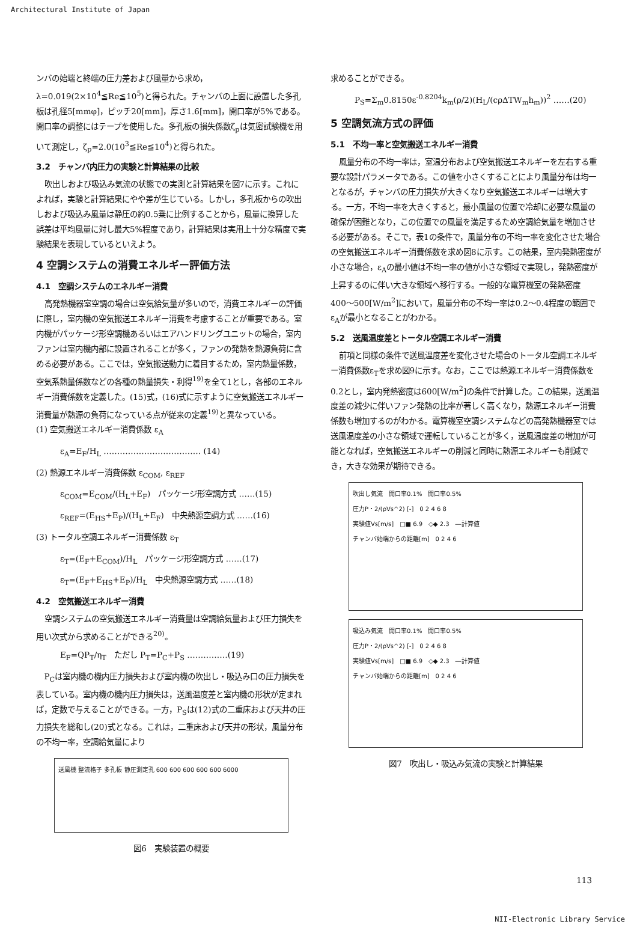Architectural Institute of Japan
ンバの始端と終端の圧力差および風量から求め，λ=0.019(2×10<sup>4</sup>≦Re≦10<sup>5</sup>)と得られた。チャンバの上面に設置した多孔板は孔径5[mmφ]，ピッチ20[mm]，厚さ1.6[mm]，開口率が5%である。開口率の調整にはテープを使用した。多孔板の損失係数ζ<sub>p</sub>は気密試験機を用いて測定し，ζ<sub>p</sub>=2.0(10<sup>3</sup>≦Re≦10<sup>4</sup>)と得られた。
3.2　チャンバ内圧力の実験と計算結果の比較
吹出しおよび吸込み気流の状態での実測と計算結果を図7に示す。これによれば，実験と計算結果にやや差が生じている。しかし，多孔板からの吹出しおよび吸込み風量は静圧の約0.5乗に比例することから，風量に換算した誤差は平均風量に対し最大5%程度であり，計算結果は実用上十分な精度で実験結果を表現しているといえよう。
4 空調システムの消費エネルギー評価方法
4.1　空調システムのエネルギー消費
高発熱機器室空調の場合は空気給気量が多いので，消費エネルギーの評価に際し，室内機の空気搬送エネルギー消費を考慮することが重要である。室内機がパッケージ形空調機あるいはエアハンドリングユニットの場合，室内ファンは室内機内部に設置されることが多く，ファンの発熱を熱源負荷に含める必要がある。ここでは，空気搬送動力に着目するため，室内熱量係数，空気系熱量係数などの各種の熱量損失・利得<sup>19)</sup>を全て1とし，各部のエネルギー消費係数を定義した。(15)式，(16)式に示すように空気搬送エネルギー消費量が熱源の負荷になっている点が従来の定義<sup>19)</sup>と異なっている。
(1) 空気搬送エネルギー消費係数 ε<sub>A</sub>
ε<sub>A</sub>=E<sub>F</sub>/H<sub>L</sub> ……………………………… (14)
(2) 熱源エネルギー消費係数 ε<sub>COM</sub>, ε<sub>REF</sub>
ε<sub>COM</sub>=E<sub>COM</sub>/(H<sub>L</sub>+E<sub>F</sub>)　パッケージ形空調方式 ……(15)
ε<sub>REF</sub>=(E<sub>HS</sub>+E<sub>P</sub>)/(H<sub>L</sub>+E<sub>F</sub>)　中央熱源空調方式 ……(16)
(3) トータル空調エネルギー消費係数 ε<sub>T</sub>
ε<sub>T</sub>=(E<sub>F</sub>+E<sub>COM</sub>)/H<sub>L</sub>　パッケージ形空調方式 ……(17)
ε<sub>T</sub>=(E<sub>F</sub>+E<sub>HS</sub>+E<sub>P</sub>)/H<sub>L</sub>　中央熱源空調方式 ……(18)
4.2　空気搬送エネルギー消費
空調システムの空気搬送エネルギー消費量は空調給気量および圧力損失を用い次式から求めることができる<sup>20)</sup>。
E<sub>F</sub>=QP<sub>T</sub>/η<sub>T</sub>　ただし P<sub>T</sub>=P<sub>C</sub>+P<sub>S</sub> ……………(19)
P<sub>C</sub>は室内機の機内圧力損失および室内機の吹出し・吸込み口の圧力損失を表している。室内機の機内圧力損失は，送風温度差と室内機の形状が定まれば，定数で与えることができる。一方，P<sub>S</sub>は(12)式の二重床および天井の圧力損失を総和し(20)式となる。これは，二重床および天井の形状，風量分布の不均一率，空調給気量により
送風機 整流格子 多孔板 静圧測定孔 600 600 600 600 600 6000
図6　実験装置の概要
求めることができる。
P<sub>S</sub>=Σ<sub>m</sub>0.8150ε<sup>-0.8204</sup>k<sub>m</sub>(ρ/2)(H<sub>L</sub>/(cρΔTW<sub>m</sub>h<sub>m</sub>))<sup>2</sup> ……(20)
5 空調気流方式の評価
5.1　不均一率と空気搬送エネルギー消費
風量分布の不均一率は，室温分布および空気搬送エネルギーを左右する重要な設計パラメータである。この値を小さくすることにより風量分布は均一となるが，チャンバの圧力損失が大きくなり空気搬送エネルギーは増大する。一方，不均一率を大きくすると，最小風量の位置で冷却に必要な風量の確保が困難となり，この位置での風量を満足するため空調給気量を増加させる必要がある。そこで，表1の条件で，風量分布の不均一率を変化させた場合の空気搬送エネルギー消費係数を求め図8に示す。この結果，室内発熱密度が小さな場合，ε<sub>A</sub>の最小値は不均一率の値が小さな領域で実現し，発熱密度が上昇するのに伴い大きな領域へ移行する。一般的な電算機室の発熱密度400〜500[W/m<sup>2</sup>]において，風量分布の不均一率は0.2〜0.4程度の範囲でε<sub>A</sub>が最小となることがわかる。
5.2　送風温度差とトータル空調エネルギー消費
前項と同様の条件で送風温度差を変化させた場合のトータル空調エネルギー消費係数ε<sub>T</sub>を求め図9に示す。なお，ここでは熱源エネルギー消費係数を0.2とし，室内発熱密度は600[W/m<sup>2</sup>]の条件で計算した。この結果，送風温度差の減少に伴いファン発熱の比率が著しく高くなり，熱源エネルギー消費係数も増加するのがわかる。電算機室空調システムなどの高発熱機器室では送風温度差の小さな領域で運転していることが多く，送風温度差の増加が可能となれば，空気搬送エネルギーの削減と同時に熱源エネルギーも削減でき，大きな効果が期待できる。
吹出し気流　開口率0.1%　開口率0.5%
圧力P・2/(ρVs^2) [-]　0 2 4 6 8
実験値Vs[m/s]　□■ 6.9　◇◆ 2.3　―計算値
チャンバ始端からの距離[m]　0 2 4 6
吸込み気流　開口率0.1%　開口率0.5%
圧力P・2/(ρVs^2) [-]　0 2 4 6 8
実験値Vs[m/s]　□■ 6.9　◇◆ 2.3　―計算値
チャンバ始端からの距離[m]　0 2 4 6
図7　吹出し・吸込み気流の実験と計算結果
113
NII-Electronic Library Service